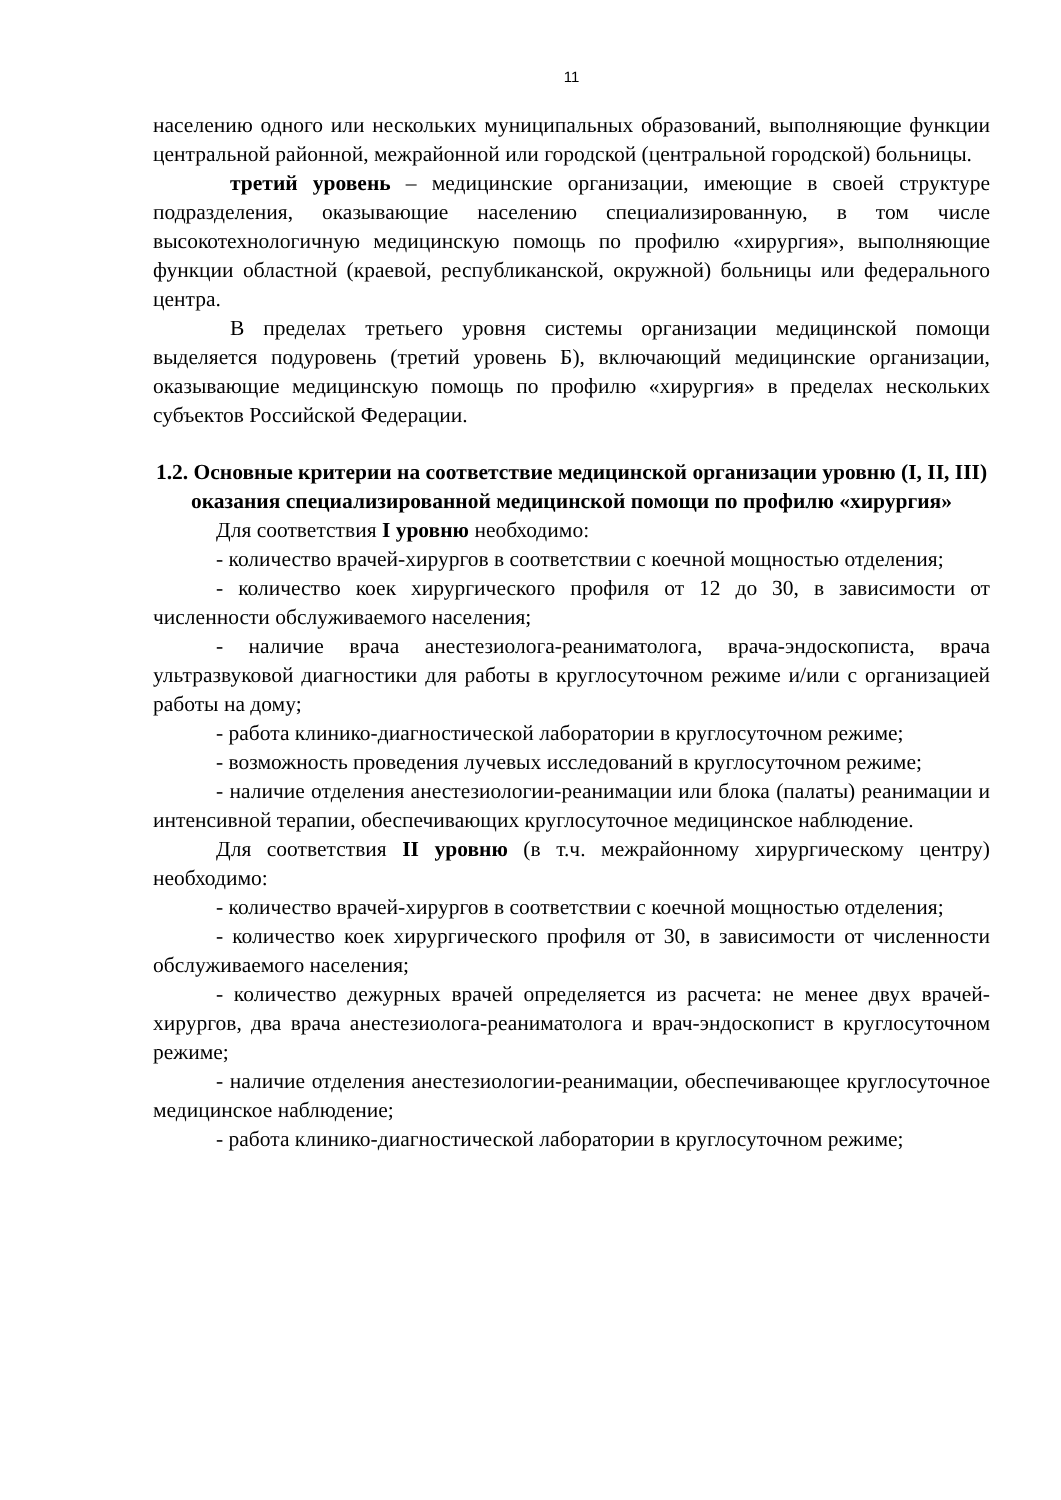11
населению одного или нескольких муниципальных образований, выполняющие функции центральной районной, межрайонной или городской (центральной городской) больницы.
третий уровень – медицинские организации, имеющие в своей структуре подразделения, оказывающие населению специализированную, в том числе высокотехнологичную медицинскую помощь по профилю «хирургия», выполняющие функции областной (краевой, республиканской, окружной) больницы или федерального центра.
В пределах третьего уровня системы организации медицинской помощи выделяется подуровень (третий уровень Б), включающий медицинские организации, оказывающие медицинскую помощь по профилю «хирургия» в пределах нескольких субъектов Российской Федерации.
1.2. Основные критерии на соответствие медицинской организации уровню (I, II, III) оказания специализированной медицинской помощи по профилю «хирургия»
Для соответствия I уровню необходимо:
- количество врачей-хирургов в соответствии с коечной мощностью отделения;
- количество коек хирургического профиля от 12 до 30, в зависимости от численности обслуживаемого населения;
- наличие врача анестезиолога-реаниматолога, врача-эндоскописта, врача ультразвуковой диагностики для работы в круглосуточном режиме и/или с организацией работы на дому;
- работа клинико-диагностической лаборатории в круглосуточном режиме;
- возможность проведения лучевых исследований в круглосуточном режиме;
- наличие отделения анестезиологии-реанимации или блока (палаты) реанимации и интенсивной терапии, обеспечивающих круглосуточное медицинское наблюдение.
Для соответствия II уровню (в т.ч. межрайонному хирургическому центру) необходимо:
- количество врачей-хирургов в соответствии с коечной мощностью отделения;
- количество коек хирургического профиля от 30, в зависимости от численности обслуживаемого населения;
- количество дежурных врачей определяется из расчета: не менее двух врачей-хирургов, два врача анестезиолога-реаниматолога и врач-эндоскопист в круглосуточном режиме;
- наличие отделения анестезиологии-реанимации, обеспечивающее круглосуточное медицинское наблюдение;
- работа клинико-диагностической лаборатории в круглосуточном режиме;